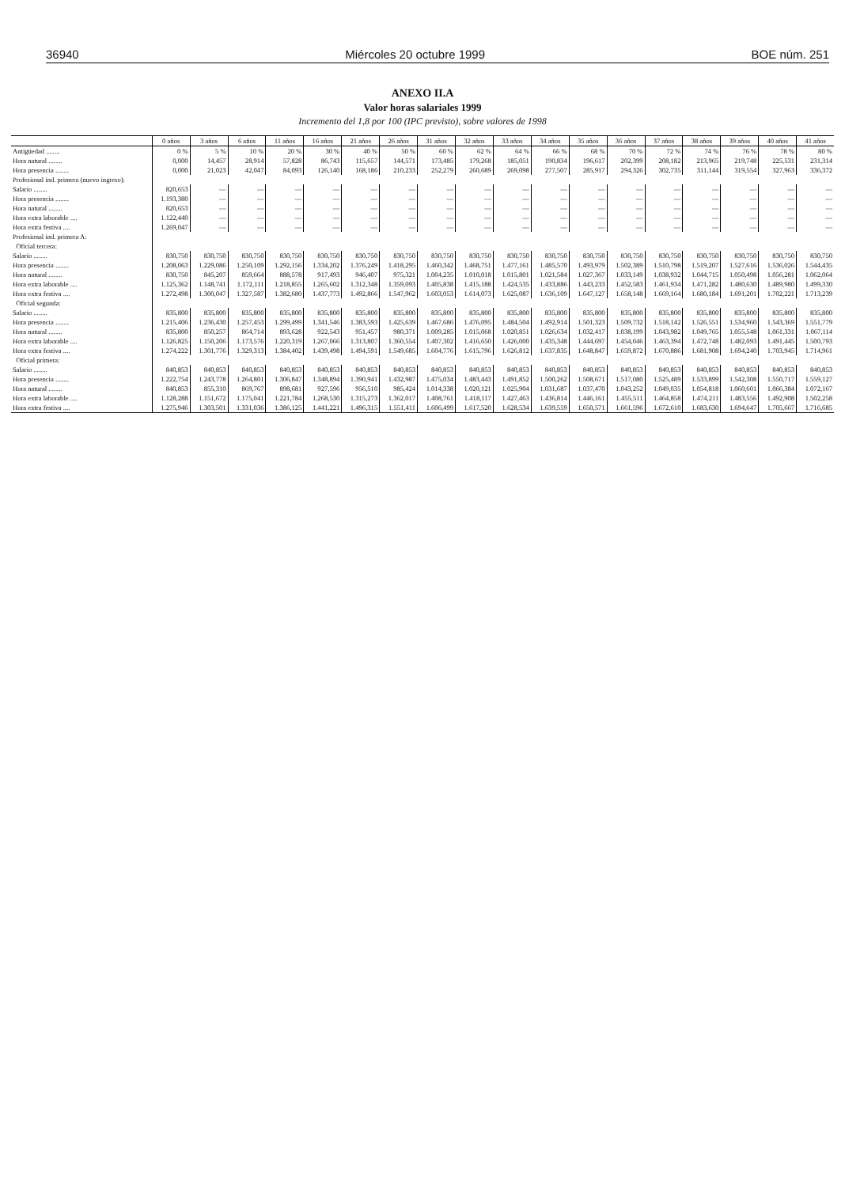36940 Miércoles 20 octubre 1999 BOE núm. 251
ANEXO II.A
Valor horas salariales 1999
Incremento del 1,8 por 100 (IPC previsto), sobre valores de 1998
| | 0 años | 3 años | 6 años | 11 años | 16 años | 21 años | 26 años | 31 años | 32 años | 33 años | 34 años | 35 años | 36 años | 37 años | 38 años | 39 años | 40 años | 41 años |
| --- | --- | --- | --- | --- | --- | --- | --- | --- | --- | --- | --- | --- | --- | --- | --- | --- | --- | --- |
| Antigüedad ........ | 0 % | 5 % | 10 % | 20 % | 30 % | 40 % | 50 % | 60 % | 62 % | 64 % | 66 % | 68 % | 70 % | 72 % | 74 % | 76 % | 78 % | 80 % |
| Hora natural ........ | 0,000 | 14,457 | 28,914 | 57,828 | 86,743 | 115,657 | 144,571 | 173,485 | 179,268 | 185,051 | 190,834 | 196,617 | 202,399 | 208,182 | 213,965 | 219,748 | 225,531 | 231,314 |
| Hora presencia ........ | 0,000 | 21,023 | 42,047 | 84,093 | 126,140 | 168,186 | 210,233 | 252,279 | 260,689 | 269,098 | 277,507 | 285,917 | 294,326 | 302,735 | 311,144 | 319,554 | 327,963 | 336,372 |
| Profesional ind. primera (nuevo ingreso): | | | | | | | | | | | | | | | | | | |
| Salario ........ | 820,653 | — | — | — | — | — | — | — | — | — | — | — | — | — | — | — | — | — |
| Hora presencia ........ | 1.193,380 | — | — | — | — | — | — | — | — | — | — | — | — | — | — | — | — | — |
| Hora natural ........ | 820,653 | — | — | — | — | — | — | — | — | — | — | — | — | — | — | — | — | — |
| Hora extra laborable .... | 1.122,440 | — | — | — | — | — | — | — | — | — | — | — | — | — | — | — | — | — |
| Hora extra festiva .... | 1.269,047 | — | — | — | — | — | — | — | — | — | — | — | — | — | — | — | — | — |
| Profesional ind. primera A: | | | | | | | | | | | | | | | | | | |
| Oficial tercera: | | | | | | | | | | | | | | | | | | |
| Salario ........ | 830,750 | 830,750 | 830,750 | 830,750 | 830,750 | 830,750 | 830,750 | 830,750 | 830,750 | 830,750 | 830,750 | 830,750 | 830,750 | 830,750 | 830,750 | 830,750 | 830,750 | 830,750 |
| Hora presencia ........ | 1.208,063 | 1.229,086 | 1.250,109 | 1.292,156 | 1.334,202 | 1.376,249 | 1.418,295 | 1.460,342 | 1.468,751 | 1.477,161 | 1.485,570 | 1.493,979 | 1.502,389 | 1.510,798 | 1.519,207 | 1.527,616 | 1.536,026 | 1.544,435 |
| Hora natural ........ | 830,750 | 845,207 | 859,664 | 888,578 | 917,493 | 946,407 | 975,321 | 1.004,235 | 1.010,018 | 1.015,801 | 1.021,584 | 1.027,367 | 1.033,149 | 1.038,932 | 1.044,715 | 1.050,498 | 1.056,281 | 1.062,064 |
| Hora extra laborable .... | 1.125,362 | 1.148,741 | 1.172,111 | 1.218,855 | 1.265,602 | 1.312,348 | 1.359,093 | 1.405,838 | 1.415,188 | 1.424,535 | 1.433,886 | 1.443,233 | 1.452,583 | 1.461,934 | 1.471,282 | 1.480,630 | 1.489,980 | 1.499,330 |
| Hora extra festiva .... | 1.272,498 | 1.300,047 | 1.327,587 | 1.382,680 | 1.437,773 | 1.492,866 | 1.547,962 | 1.603,053 | 1.614,073 | 1.625,087 | 1.636,109 | 1.647,127 | 1.658,148 | 1.669,164 | 1.680,184 | 1.691,201 | 1.702,221 | 1.713,239 |
| Oficial segunda: | | | | | | | | | | | | | | | | | | |
| Salario ........ | 835,800 | 835,800 | 835,800 | 835,800 | 835,800 | 835,800 | 835,800 | 835,800 | 835,800 | 835,800 | 835,800 | 835,800 | 835,800 | 835,800 | 835,800 | 835,800 | 835,800 | 835,800 |
| Hora presencia ........ | 1.215,406 | 1.236,430 | 1.257,453 | 1.299,499 | 1.341,546 | 1.383,593 | 1.425,639 | 1.467,686 | 1.476,095 | 1.484,504 | 1.492,914 | 1.501,323 | 1.509,732 | 1.518,142 | 1.526,551 | 1.534,960 | 1.543,369 | 1.551,779 |
| Hora natural ........ | 835,800 | 850,257 | 864,714 | 893,628 | 922,543 | 951,457 | 980,371 | 1.009,285 | 1.015,068 | 1.020,851 | 1.026,634 | 1.032,417 | 1.038,199 | 1.043,982 | 1.049,765 | 1.055,548 | 1.061,331 | 1.067,114 |
| Hora extra laborable .... | 1.126,825 | 1.150,206 | 1.173,576 | 1.220,319 | 1.267,066 | 1.313,807 | 1.360,554 | 1.407,302 | 1.416,650 | 1.426,000 | 1.435,348 | 1.444,697 | 1.454,046 | 1.463,394 | 1.472,748 | 1.482,093 | 1.491,445 | 1.500,793 |
| Hora extra festiva .... | 1.274,222 | 1.301,776 | 1.329,313 | 1.384,402 | 1.439,498 | 1.494,591 | 1.549,685 | 1.604,776 | 1.615,796 | 1.626,812 | 1.637,835 | 1.648,847 | 1.659,872 | 1.670,886 | 1.681,908 | 1.694,240 | 1.703,945 | 1.714,961 |
| Oficial primera: | | | | | | | | | | | | | | | | | | |
| Salario ........ | 840,853 | 840,853 | 840,853 | 840,853 | 840,853 | 840,853 | 840,853 | 840,853 | 840,853 | 840,853 | 840,853 | 840,853 | 840,853 | 840,853 | 840,853 | 840,853 | 840,853 | 840,853 |
| Hora presencia ........ | 1.222,754 | 1.243,778 | 1.264,801 | 1.306,847 | 1.348,894 | 1.390,941 | 1.432,987 | 1.475,034 | 1.483,443 | 1.491,852 | 1.500,262 | 1.508,671 | 1.517,080 | 1.525,489 | 1.533,899 | 1.542,308 | 1.550,717 | 1.559,127 |
| Hora natural ........ | 840,853 | 855,310 | 869,767 | 898,681 | 927,596 | 956,510 | 985,424 | 1.014,338 | 1.020,121 | 1.025,904 | 1.031,687 | 1.037,470 | 1.043,252 | 1.049,035 | 1.054,818 | 1.060,601 | 1.066,384 | 1.072,167 |
| Hora extra laborable .... | 1.128,288 | 1.151,672 | 1.175,041 | 1.221,784 | 1.268,530 | 1.315,273 | 1.362,017 | 1.408,761 | 1.418,117 | 1.427,463 | 1.436,814 | 1.446,161 | 1.455,511 | 1.464,858 | 1.474,211 | 1.483,556 | 1.492,908 | 1.502,258 |
| Hora extra festiva .... | 1.275,946 | 1.303,501 | 1.331,036 | 1.386,125 | 1.441,221 | 1.496,315 | 1.551,411 | 1.606,499 | 1.617,520 | 1.628,534 | 1.639,559 | 1.650,571 | 1.661,596 | 1.672,610 | 1.683,630 | 1.694,647 | 1.705,667 | 1.716,685 |